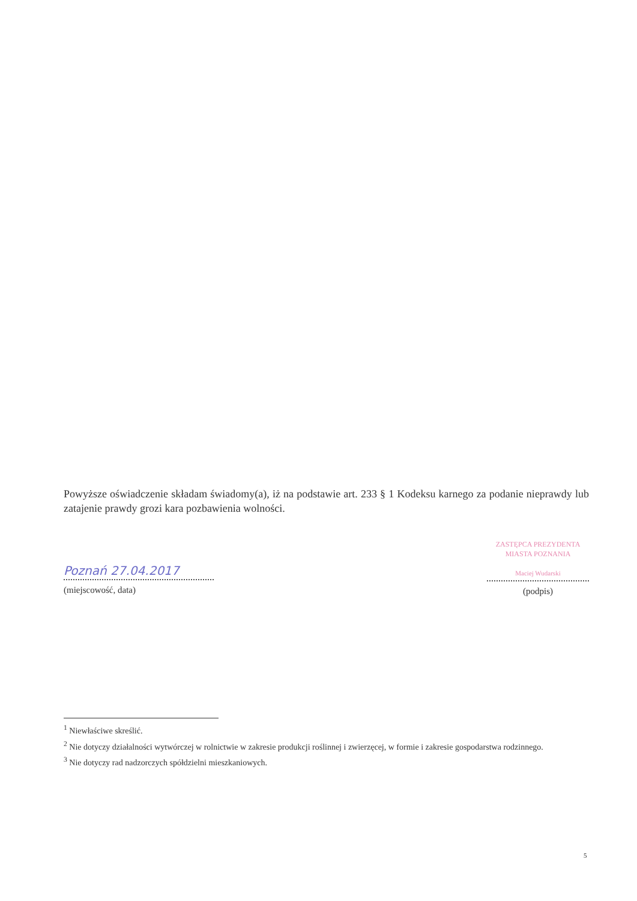Powyższe oświadczenie składam świadomy(a), iż na podstawie art. 233 § 1 Kodeksu karnego za podanie nieprawdy lub zatajenie prawdy grozi kara pozbawienia wolności.
Poznań 27.04.2017
(miejscowość, data)
ZASTĘPCA PREZYDENTA
MIASTA POZNANIA
Maciej Wudarski
(podpis)
<sup>1</sup> Niewłaściwe skreślić.
<sup>2</sup> Nie dotyczy działalności wytwórczej w rolnictwie w zakresie produkcji roślinnej i zwierzęcej, w formie i zakresie gospodarstwa rodzinnego.
<sup>3</sup> Nie dotyczy rad nadzorczych spółdzielni mieszkaniowych.
5